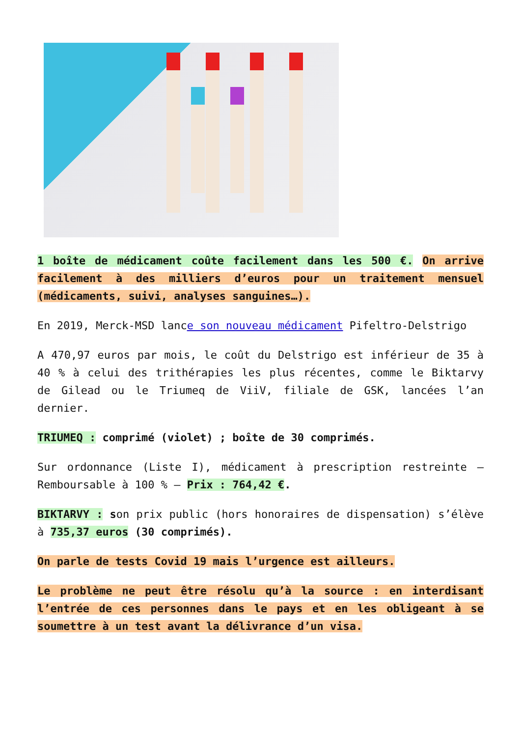1 boîte de médicament coûte facilement dans les 500 €. On arrive facilement à des milliers d’euros pour un traitement mensuel (médicaments, suivi, analyses sanguines…).
En 2019, Merck-MSD lance son nouveau médicament Pifeltro-Delstrigo
A 470,97 euros par mois, le coût du Delstrigo est inférieur de 35 à 40 % à celui des trithérapies les plus récentes, comme le Biktarvy de Gilead ou le Triumeq de ViiV, filiale de GSK, lancées l’an dernier.
TRIUMEQ : comprimé (violet) ; boîte de 30 comprimés.
Sur ordonnance (Liste I), médicament à prescription restreinte – Remboursable à 100 % – Prix : 764,42 €.
BIKTARVY : son prix public (hors honoraires de dispensation) s’élève à 735,37 euros (30 comprimés).
On parle de tests Covid 19 mais l’urgence est ailleurs.
Le problème ne peut être résolu qu’à la source : en interdisant l’entrée de ces personnes dans le pays et en les obligeant à se soumettre à un test avant la délivrance d’un visa.